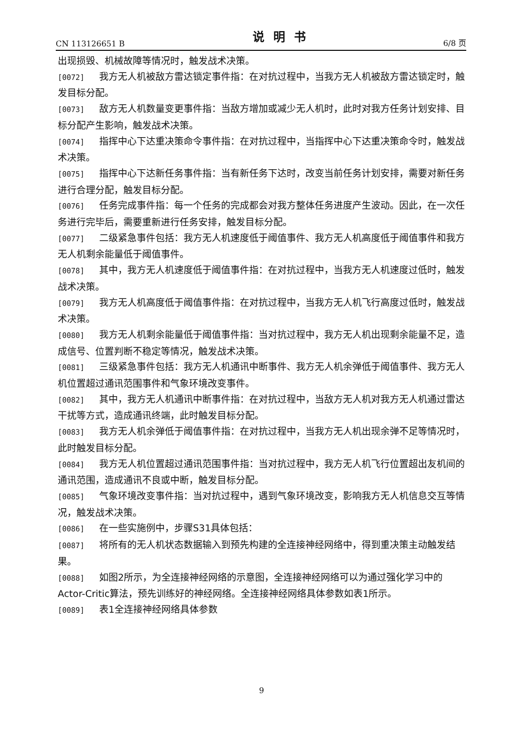CN 113126651 B 说明书 6/8 页
出现损毁、机械故障等情况时，触发战术决策。
[0072] 我方无人机被敌方雷达锁定事件指：在对抗过程中，当我方无人机被敌方雷达锁定时，触发目标分配。
[0073] 敌方无人机数量变更事件指：当敌方增加或减少无人机时，此时对我方任务计划安排、目标分配产生影响，触发战术决策。
[0074] 指挥中心下达重决策命令事件指：在对抗过程中，当指挥中心下达重决策命令时，触发战术决策。
[0075] 指挥中心下达新任务事件指：当有新任务下达时，改变当前任务计划安排，需要对新任务进行合理分配，触发目标分配。
[0076] 任务完成事件指：每一个任务的完成都会对我方整体任务进度产生波动。因此，在一次任务进行完毕后，需要重新进行任务安排，触发目标分配。
[0077] 二级紧急事件包括：我方无人机速度低于阈值事件、我方无人机高度低于阈值事件和我方无人机剩余能量低于阈值事件。
[0078] 其中，我方无人机速度低于阈值事件指：在对抗过程中，当我方无人机速度过低时，触发战术决策。
[0079] 我方无人机高度低于阈值事件指：在对抗过程中，当我方无人机飞行高度过低时，触发战术决策。
[0080] 我方无人机剩余能量低于阈值事件指：当对抗过程中，我方无人机出现剩余能量不足，造成信号、位置判断不稳定等情况，触发战术决策。
[0081] 三级紧急事件包括：我方无人机通讯中断事件、我方无人机余弹低于阈值事件、我方无人机位置超过通讯范围事件和气象环境改变事件。
[0082] 其中，我方无人机通讯中断事件指：在对抗过程中，当敌方无人机对我方无人机通过雷达干扰等方式，造成通讯终端，此时触发目标分配。
[0083] 我方无人机余弹低于阈值事件指：在对抗过程中，当我方无人机出现余弹不足等情况时，此时触发目标分配。
[0084] 我方无人机位置超过通讯范围事件指：当对抗过程中，我方无人机飞行位置超出友机间的通讯范围，造成通讯不良或中断，触发目标分配。
[0085] 气象环境改变事件指：当对抗过程中，遇到气象环境改变，影响我方无人机信息交互等情况，触发战术决策。
[0086] 在一些实施例中，步骤S31具体包括：
[0087] 将所有的无人机状态数据输入到预先构建的全连接神经网络中，得到重决策主动触发结果。
[0088] 如图2所示，为全连接神经网络的示意图，全连接神经网络可以为通过强化学习中的Actor-Critic算法，预先训练好的神经网络。全连接神经网络具体参数如表1所示。
[0089] 表1全连接神经网络具体参数
9